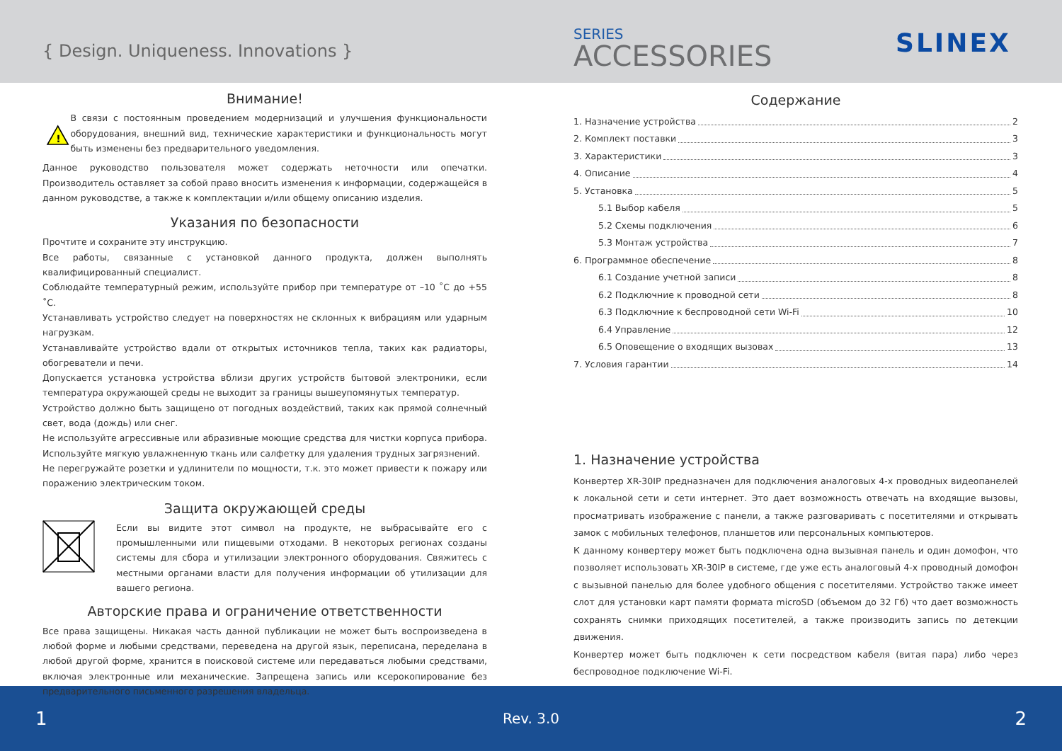{ Design. Uniqueness. Innovations }
SERIES
ACCESSORIES SLINEX
Внимание!
!
В связи с постоянным проведением модернизаций и улучшения функциональности оборудования, внешний вид, технические характеристики и функциональность могут быть изменены без предварительного уведомления.
Данное руководство пользователя может содержать неточности или опечатки. Производитель оставляет за собой право вносить изменения к информации, содержащейся в данном руководстве, а также к комплектации и/или общему описанию изделия.
Указания по безопасности
Прочтите и сохраните эту инструкцию.
Все работы, связанные с установкой данного продукта, должен выполнять квалифицированный специалист.
Соблюдайте температурный режим, используйте прибор при температуре от –10 ˚С до +55 ˚С.
Устанавливать устройство следует на поверхностях не склонных к вибрациям или ударным нагрузкам.
Устанавливайте устройство вдали от открытых источников тепла, таких как радиаторы, обогреватели и печи.
Допускается установка устройства вблизи других устройств бытовой электроники, если температура окружающей среды не выходит за границы вышеупомянутых температур.
Устройство должно быть защищено от погодных воздействий, таких как прямой солнечный свет, вода (дождь) или снег.
Не используйте агрессивные или абразивные моющие средства для чистки корпуса прибора. Используйте мягкую увлажненную ткань или салфетку для удаления трудных загрязнений.
Не перегружайте розетки и удлинители по мощности, т.к. это может привести к пожару или поражению электрическим током.
Защита окружающей среды
Если вы видите этот символ на продукте, не выбрасывайте его с промышленными или пищевыми отходами. В некоторых регионах созданы системы для сбора и утилизации электронного оборудования. Свяжитесь с местными органами власти для получения информации об утилизации для вашего региона.
Авторские права и ограничение ответственности
Все права защищены. Никакая часть данной публикации не может быть воспроизведена в любой форме и любыми средствами, переведена на другой язык, переписана, переделана в любой другой форме, хранится в поисковой системе или передаваться любыми средствами, включая электронные или механические. Запрещена запись или ксерокопирование без предварительного письменного разрешения владельца.
Содержание
1. Назначение устройства 2
2. Комплект поставки 3
3. Характеристики 3
4. Описание 4
5. Установка 5
5.1 Выбор кабеля 5
5.2 Схемы подключения 6
5.3 Монтаж устройства 7
6. Программное обеспечение 8
6.1 Создание учетной записи 8
6.2 Подключние к проводной сети 8
6.3 Подключние к беспроводной сети Wi-Fi 10
6.4 Управление 12
6.5 Оповещение о входящих вызовах 13
7. Условия гарантии 14
1. Назначение устройства
Конвертер XR-30IP предназначен для подключения аналоговых 4-х проводных видеопанелей к локальной сети и сети интернет. Это дает возможность отвечать на входящие вызовы, просматривать изображение с панели, а также разговаривать с посетителями и открывать замок с мобильных телефонов, планшетов или персональных компьютеров.
К данному конвертеру может быть подключена одна вызывная панель и один домофон, что позволяет использовать XR-30IP в системе, где уже есть аналоговый 4-х проводный домофон с вызывной панелью для более удобного общения с посетителями. Устройство также имеет слот для установки карт памяти формата microSD (объемом до 32 Гб) что дает возможность сохранять снимки приходящих посетителей, а также производить запись по детекции движения.
Конвертер может быть подключен к сети посредством кабеля (витая пара) либо через беспроводное подключение Wi-Fi.
1 Rev. 3.0 2